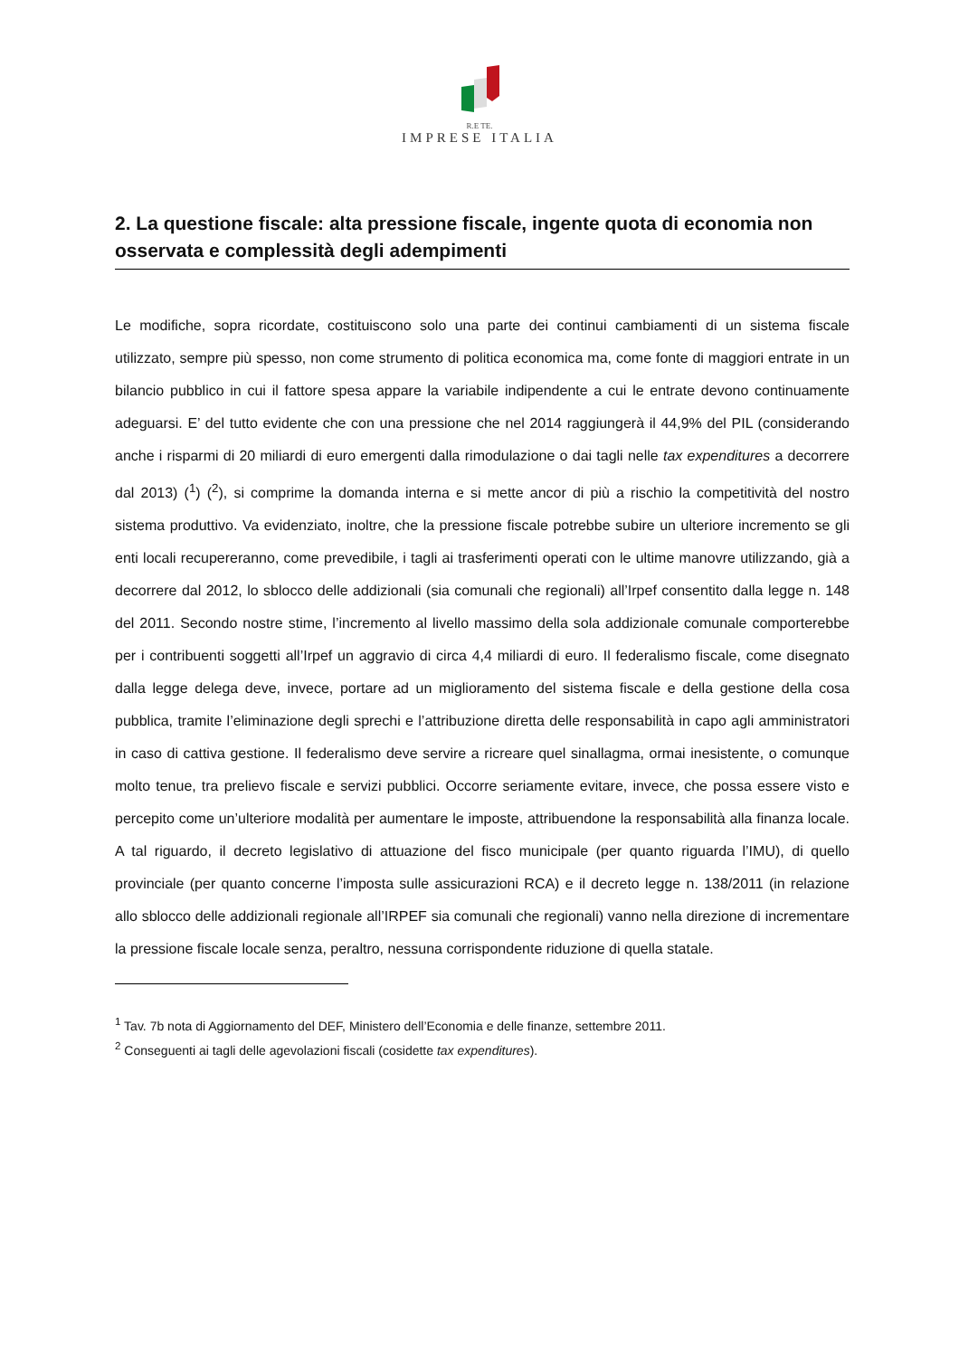R.E TE.
IMPRESE ITALIA
2. La questione fiscale: alta pressione fiscale, ingente quota di economia non osservata e complessità degli adempimenti
Le modifiche, sopra ricordate, costituiscono solo una parte dei continui cambiamenti di un sistema fiscale utilizzato, sempre più spesso, non come strumento di politica economica ma, come fonte di maggiori entrate in un bilancio pubblico in cui il fattore spesa appare la variabile indipendente a cui le entrate devono continuamente adeguarsi. E’ del tutto evidente che con una pressione che nel 2014 raggiungerà il 44,9% del PIL (considerando anche i risparmi di 20 miliardi di euro emergenti dalla rimodulazione o dai tagli nelle tax expenditures a decorrere dal 2013) (<sup>1</sup>) (<sup>2</sup>), si comprime la domanda interna e si mette ancor di più a rischio la competitività del nostro sistema produttivo. Va evidenziato, inoltre, che la pressione fiscale potrebbe subire un ulteriore incremento se gli enti locali recupereranno, come prevedibile, i tagli ai trasferimenti operati con le ultime manovre utilizzando, già a decorrere dal 2012, lo sblocco delle addizionali (sia comunali che regionali) all’Irpef consentito dalla legge n. 148 del 2011. Secondo nostre stime, l’incremento al livello massimo della sola addizionale comunale comporterebbe per i contribuenti soggetti all’Irpef un aggravio di circa 4,4 miliardi di euro. Il federalismo fiscale, come disegnato dalla legge delega deve, invece, portare ad un miglioramento del sistema fiscale e della gestione della cosa pubblica, tramite l’eliminazione degli sprechi e l’attribuzione diretta delle responsabilità in capo agli amministratori in caso di cattiva gestione. Il federalismo deve servire a ricreare quel sinallagma, ormai inesistente, o comunque molto tenue, tra prelievo fiscale e servizi pubblici. Occorre seriamente evitare, invece, che possa essere visto e percepito come un’ulteriore modalità per aumentare le imposte, attribuendone la responsabilità alla finanza locale. A tal riguardo, il decreto legislativo di attuazione del fisco municipale (per quanto riguarda l’IMU), di quello provinciale (per quanto concerne l’imposta sulle assicurazioni RCA) e il decreto legge n. 138/2011 (in relazione allo sblocco delle addizionali regionale all’IRPEF sia comunali che regionali) vanno nella direzione di incrementare la pressione fiscale locale senza, peraltro, nessuna corrispondente riduzione di quella statale.
<sup>1</sup> Tav. 7b nota di Aggiornamento del DEF, Ministero dell’Economia e delle finanze, settembre 2011.
<sup>2</sup> Conseguenti ai tagli delle agevolazioni fiscali (cosidette tax expenditures).